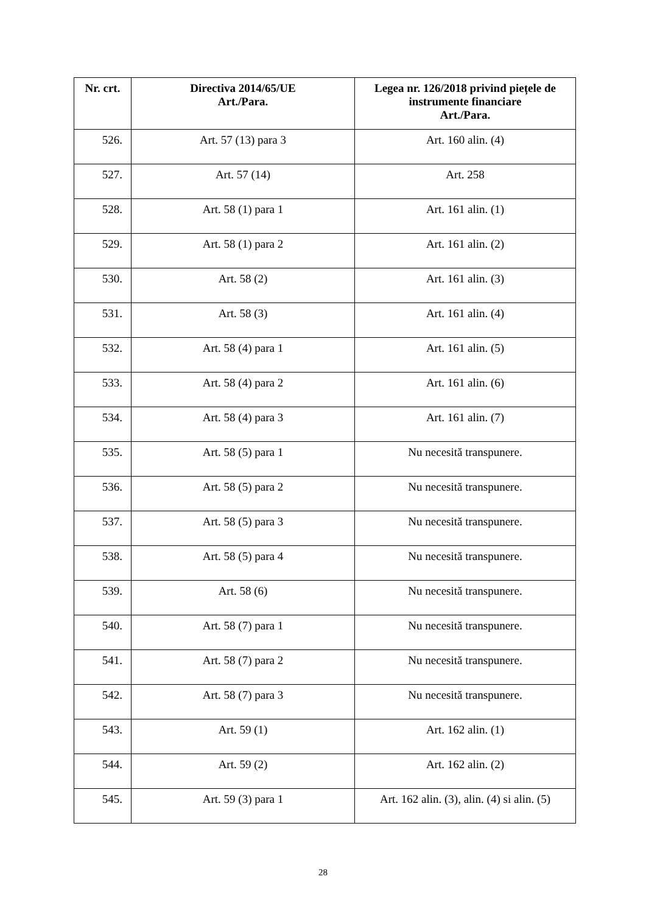| Nr. crt. | Directiva 2014/65/UE Art./Para. | Legea nr. 126/2018 privind piețele de instrumente financiare Art./Para. |
| --- | --- | --- |
| 526. | Art. 57 (13) para 3 | Art. 160 alin. (4) |
| 527. | Art. 57 (14) | Art. 258 |
| 528. | Art. 58 (1) para 1 | Art. 161 alin. (1) |
| 529. | Art. 58 (1) para 2 | Art. 161 alin. (2) |
| 530. | Art. 58 (2) | Art. 161 alin. (3) |
| 531. | Art. 58 (3) | Art. 161 alin. (4) |
| 532. | Art. 58 (4) para 1 | Art. 161 alin. (5) |
| 533. | Art. 58 (4) para 2 | Art. 161 alin. (6) |
| 534. | Art. 58 (4) para 3 | Art. 161 alin. (7) |
| 535. | Art. 58 (5) para 1 | Nu necesită transpunere. |
| 536. | Art. 58 (5) para 2 | Nu necesită transpunere. |
| 537. | Art. 58 (5) para 3 | Nu necesită transpunere. |
| 538. | Art. 58 (5) para 4 | Nu necesită transpunere. |
| 539. | Art. 58 (6) | Nu necesită transpunere. |
| 540. | Art. 58 (7) para 1 | Nu necesită transpunere. |
| 541. | Art. 58 (7) para 2 | Nu necesită transpunere. |
| 542. | Art. 58 (7) para 3 | Nu necesită transpunere. |
| 543. | Art. 59 (1) | Art. 162 alin. (1) |
| 544. | Art. 59 (2) | Art. 162 alin. (2) |
| 545. | Art. 59 (3) para 1 | Art. 162 alin. (3), alin. (4) si alin. (5) |
28